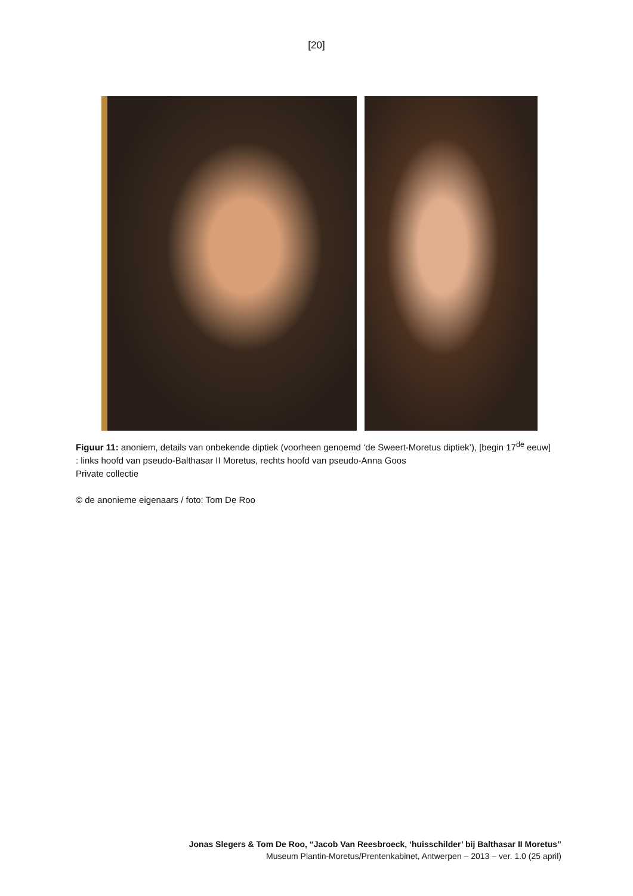[20]
Figuur 11: anoniem, details van onbekende diptiek (voorheen genoemd ‘de Sweert-Moretus diptiek’), [begin 17<sup>de</sup> eeuw] : links hoofd van pseudo-Balthasar II Moretus, rechts hoofd van pseudo-Anna Goos
Private collectie
© de anonieme eigenaars / foto: Tom De Roo
Jonas Slegers & Tom De Roo, “Jacob Van Reesbroeck, ‘huisschilder’ bij Balthasar II Moretus”
Museum Plantin-Moretus/Prentenkabinet, Antwerpen – 2013 – ver. 1.0 (25 april)